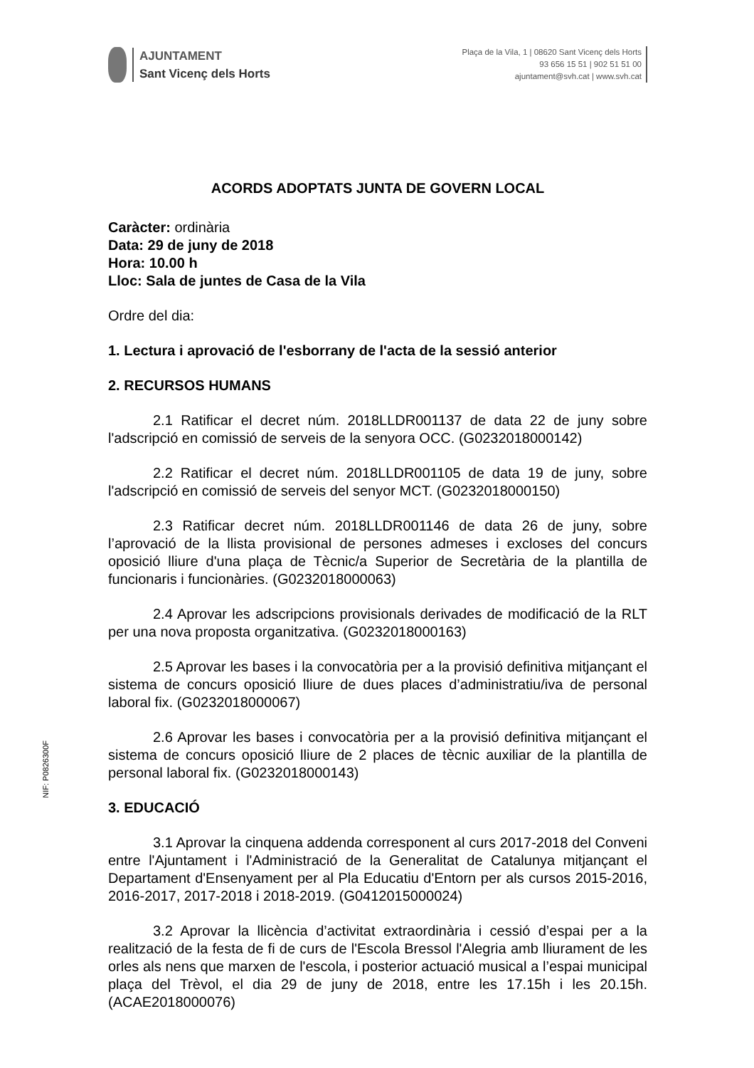AJUNTAMENT
Sant Vicenç dels Horts
Plaça de la Vila, 1 | 08620 Sant Vicenç dels Horts
93 656 15 51 | 902 51 51 00
ajuntament@svh.cat | www.svh.cat
ACORDS ADOPTATS JUNTA DE GOVERN LOCAL
Caràcter: ordinària
Data: 29 de juny de 2018
Hora: 10.00 h
Lloc: Sala de juntes de Casa de la Vila
Ordre del dia:
1. Lectura i aprovació de l'esborrany de l'acta de la sessió anterior
2. RECURSOS HUMANS
2.1 Ratificar el decret núm. 2018LLDR001137 de data 22 de juny sobre l'adscripció en comissió de serveis de la senyora OCC. (G0232018000142)
2.2 Ratificar el decret núm. 2018LLDR001105 de data 19 de juny, sobre l'adscripció en comissió de serveis del senyor MCT. (G0232018000150)
2.3 Ratificar decret núm. 2018LLDR001146 de data 26 de juny, sobre l’aprovació de la llista provisional de persones admeses i excloses del concurs oposició lliure d'una plaça de Tècnic/a Superior de Secretària de la plantilla de funcionaris i funcionàries. (G0232018000063)
2.4 Aprovar les adscripcions provisionals derivades de modificació de la RLT per una nova proposta organitzativa. (G0232018000163)
2.5 Aprovar les bases i la convocatòria per a la provisió definitiva mitjançant el sistema de concurs oposició lliure de dues places d’administratiu/iva de personal laboral fix. (G0232018000067)
2.6 Aprovar les bases i convocatòria per a la provisió definitiva mitjançant el sistema de concurs oposició lliure de 2 places de tècnic auxiliar de la plantilla de personal laboral fix. (G0232018000143)
3. EDUCACIÓ
3.1 Aprovar la cinquena addenda corresponent al curs 2017-2018 del Conveni entre l'Ajuntament i l'Administració de la Generalitat de Catalunya mitjançant el Departament d'Ensenyament per al Pla Educatiu d'Entorn per als cursos 2015-2016, 2016-2017, 2017-2018 i 2018-2019. (G0412015000024)
3.2 Aprovar la llicència d’activitat extraordinària i cessió d’espai per a la realització de la festa de fi de curs de l'Escola Bressol l'Alegria amb lliurament de les orles als nens que marxen de l'escola, i posterior actuació musical a l’espai municipal plaça del Trèvol, el dia 29 de juny de 2018, entre les 17.15h i les 20.15h. (ACAE2018000076)
NIF: P0826300F